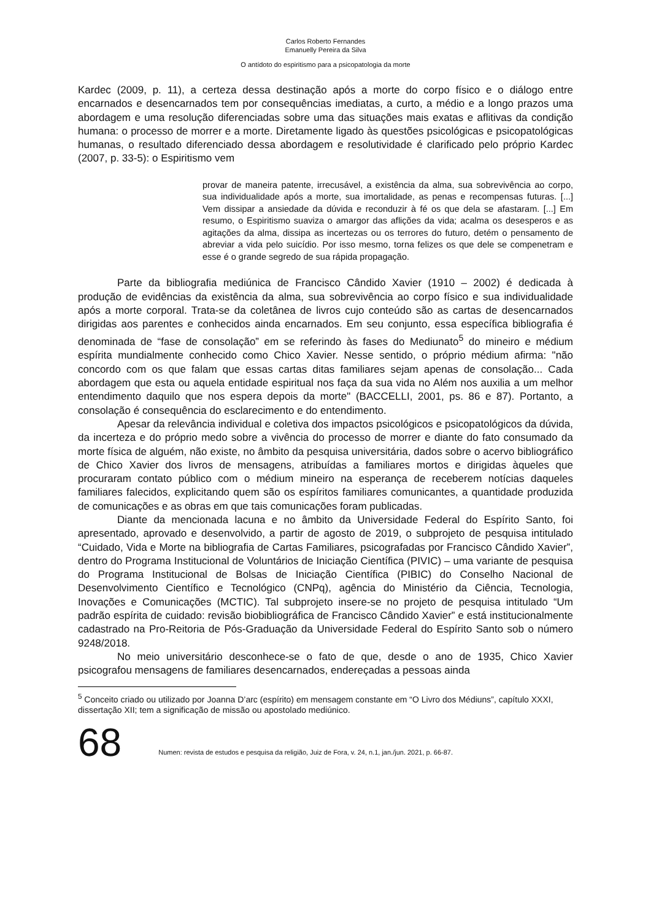Carlos Roberto Fernandes
Emanuelly Pereira da Silva
O antídoto do espiritismo para a psicopatologia da morte
Kardec (2009, p. 11), a certeza dessa destinação após a morte do corpo físico e o diálogo entre encarnados e desencarnados tem por consequências imediatas, a curto, a médio e a longo prazos uma abordagem e uma resolução diferenciadas sobre uma das situações mais exatas e aflitivas da condição humana: o processo de morrer e a morte. Diretamente ligado às questões psicológicas e psicopatológicas humanas, o resultado diferenciado dessa abordagem e resolutividade é clarificado pelo próprio Kardec (2007, p. 33-5): o Espiritismo vem
provar de maneira patente, irrecusável, a existência da alma, sua sobrevivência ao corpo, sua individualidade após a morte, sua imortalidade, as penas e recompensas futuras. [...] Vem dissipar a ansiedade da dúvida e reconduzir à fé os que dela se afastaram. [...] Em resumo, o Espiritismo suaviza o amargor das aflições da vida; acalma os desesperos e as agitações da alma, dissipa as incertezas ou os terrores do futuro, detém o pensamento de abreviar a vida pelo suicídio. Por isso mesmo, torna felizes os que dele se compenetram e esse é o grande segredo de sua rápida propagação.
Parte da bibliografia mediúnica de Francisco Cândido Xavier (1910 – 2002) é dedicada à produção de evidências da existência da alma, sua sobrevivência ao corpo físico e sua individualidade após a morte corporal. Trata-se da coletânea de livros cujo conteúdo são as cartas de desencarnados dirigidas aos parentes e conhecidos ainda encarnados. Em seu conjunto, essa específica bibliografia é denominada de “fase de consolação” em se referindo às fases do Mediunato<sup>5</sup> do mineiro e médium espírita mundialmente conhecido como Chico Xavier. Nesse sentido, o próprio médium afirma: "não concordo com os que falam que essas cartas ditas familiares sejam apenas de consolação... Cada abordagem que esta ou aquela entidade espiritual nos faça da sua vida no Além nos auxilia a um melhor entendimento daquilo que nos espera depois da morte" (BACCELLI, 2001, ps. 86 e 87). Portanto, a consolação é consequência do esclarecimento e do entendimento.
Apesar da relevância individual e coletiva dos impactos psicológicos e psicopatológicos da dúvida, da incerteza e do próprio medo sobre a vivência do processo de morrer e diante do fato consumado da morte física de alguém, não existe, no âmbito da pesquisa universitária, dados sobre o acervo bibliográfico de Chico Xavier dos livros de mensagens, atribuídas a familiares mortos e dirigidas àqueles que procuraram contato público com o médium mineiro na esperança de receberem notícias daqueles familiares falecidos, explicitando quem são os espíritos familiares comunicantes, a quantidade produzida de comunicações e as obras em que tais comunicações foram publicadas.
Diante da mencionada lacuna e no âmbito da Universidade Federal do Espírito Santo, foi apresentado, aprovado e desenvolvido, a partir de agosto de 2019, o subprojeto de pesquisa intitulado “Cuidado, Vida e Morte na bibliografia de Cartas Familiares, psicografadas por Francisco Cândido Xavier”, dentro do Programa Institucional de Voluntários de Iniciação Científica (PIVIC) – uma variante de pesquisa do Programa Institucional de Bolsas de Iniciação Científica (PIBIC) do Conselho Nacional de Desenvolvimento Científico e Tecnológico (CNPq), agência do Ministério da Ciência, Tecnologia, Inovações e Comunicações (MCTIC). Tal subprojeto insere-se no projeto de pesquisa intitulado “Um padrão espírita de cuidado: revisão biobibliográfica de Francisco Cândido Xavier” e está institucionalmente cadastrado na Pro-Reitoria de Pós-Graduação da Universidade Federal do Espírito Santo sob o número 9248/2018.
No meio universitário desconhece-se o fato de que, desde o ano de 1935, Chico Xavier psicografou mensagens de familiares desencarnados, endereçadas a pessoas ainda
<sup>5</sup> Conceito criado ou utilizado por Joanna D’arc (espírito) em mensagem constante em “O Livro dos Médiuns”, capítulo XXXI, dissertação XII; tem a significação de missão ou apostolado mediúnico.
68
Numen: revista de estudos e pesquisa da religião, Juiz de Fora, v. 24, n.1, jan./jun. 2021, p. 66-87.